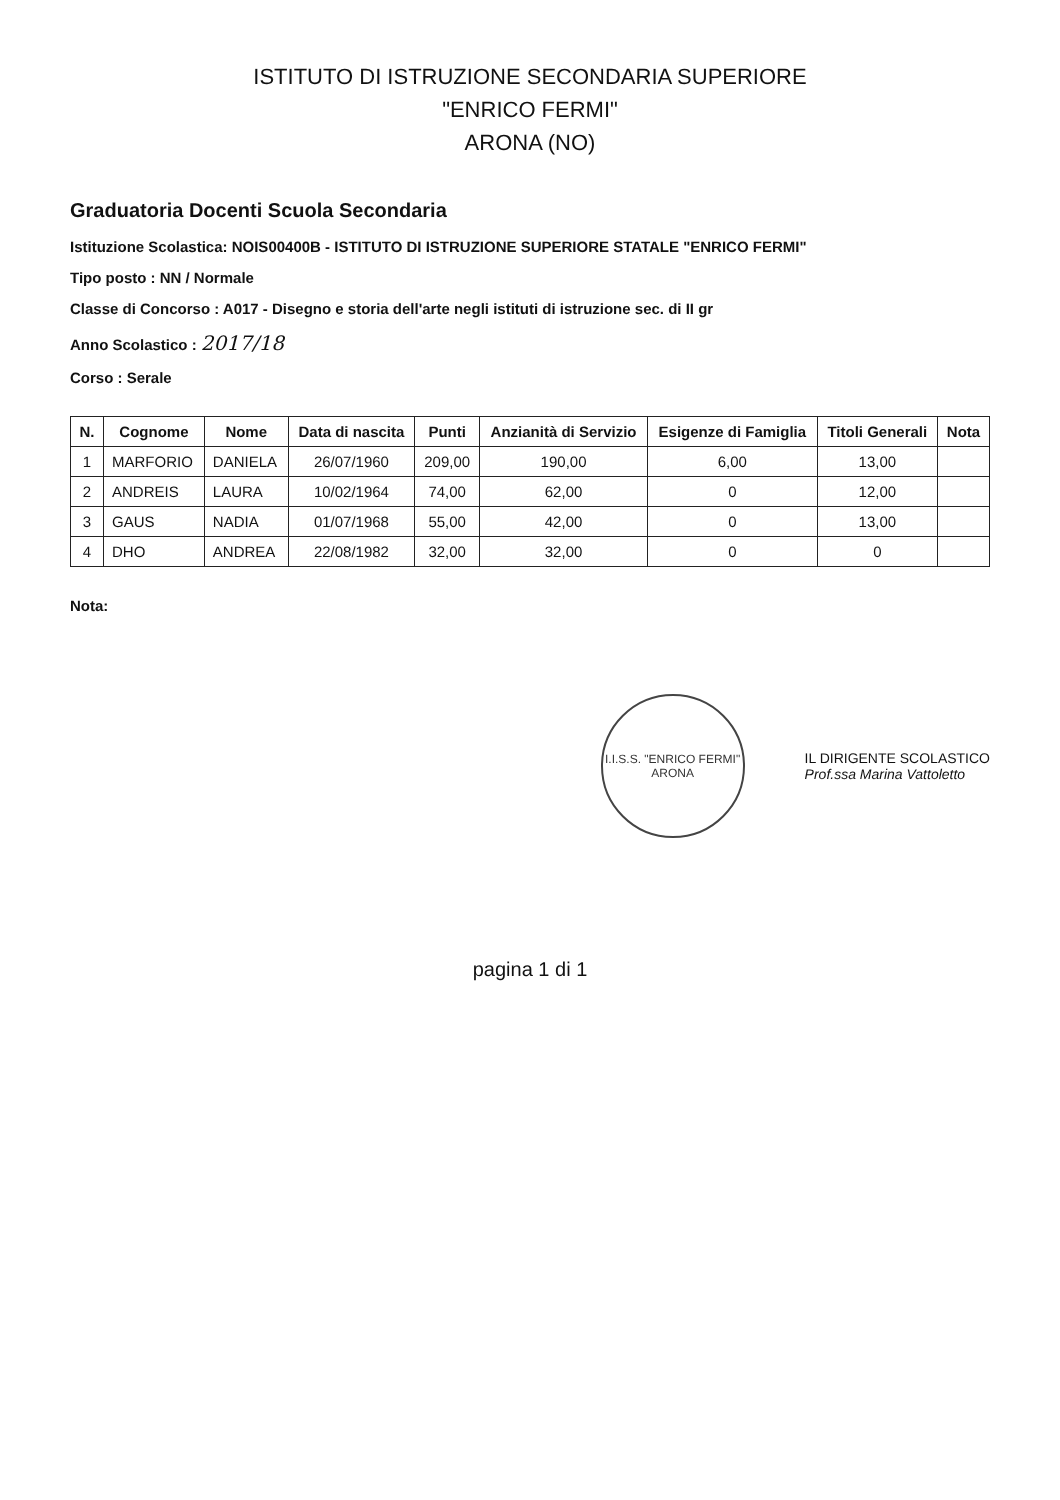ISTITUTO DI ISTRUZIONE SECONDARIA SUPERIORE
"ENRICO FERMI"
ARONA (NO)
Graduatoria Docenti Scuola Secondaria
Istituzione Scolastica: NOIS00400B - ISTITUTO DI ISTRUZIONE SUPERIORE STATALE "ENRICO FERMI"
Tipo posto : NN / Normale
Classe di Concorso : A017 - Disegno e storia dell'arte negli istituti di istruzione sec. di II gr
Anno Scolastico : 2017/18
Corso : Serale
| N. | Cognome | Nome | Data di nascita | Punti | Anzianità di Servizio | Esigenze di Famiglia | Titoli Generali | Nota |
| --- | --- | --- | --- | --- | --- | --- | --- | --- |
| 1 | MARFORIO | DANIELA | 26/07/1960 | 209,00 | 190,00 | 6,00 | 13,00 | |
| 2 | ANDREIS | LAURA | 10/02/1964 | 74,00 | 62,00 | 0 | 12,00 | |
| 3 | GAUS | NADIA | 01/07/1968 | 55,00 | 42,00 | 0 | 13,00 | |
| 4 | DHO | ANDREA | 22/08/1982 | 32,00 | 32,00 | 0 | 0 | |
Nota:
I.I.S.S. "ENRICO FERMI"
ARONA
IL DIRIGENTE SCOLASTICO
Prof.ssa Marina Vattoletto
pagina 1 di 1